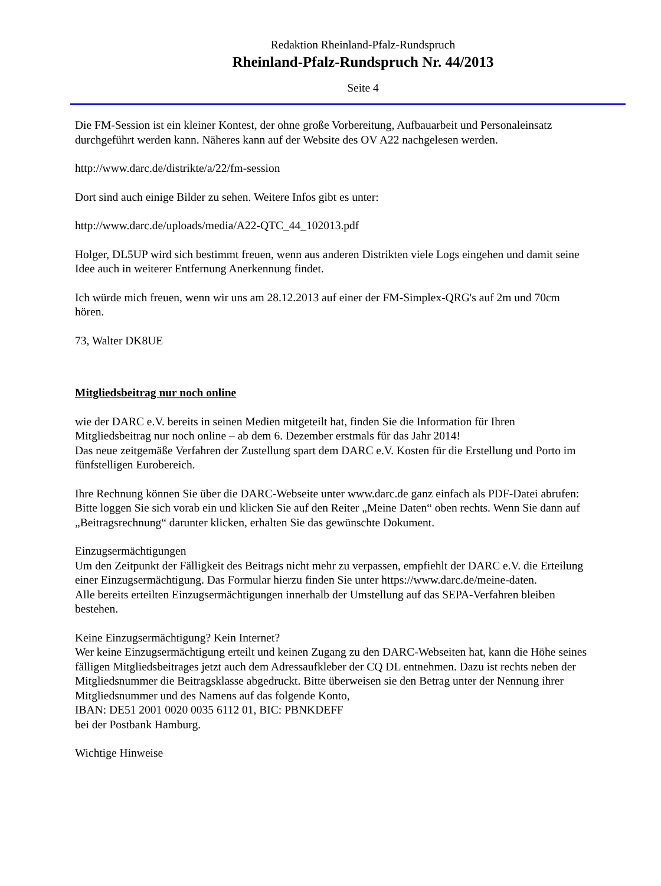Redaktion Rheinland-Pfalz-Rundspruch
Rheinland-Pfalz-Rundspruch Nr. 44/2013
Seite 4
Die FM-Session ist ein kleiner Kontest, der ohne große Vorbereitung, Aufbauarbeit und Personaleinsatz durchgeführt werden kann. Näheres kann auf der Website des OV A22 nachgelesen werden.
http://www.darc.de/distrikte/a/22/fm-session
Dort sind auch einige Bilder zu sehen. Weitere Infos gibt es unter:
http://www.darc.de/uploads/media/A22-QTC_44_102013.pdf
Holger, DL5UP wird sich bestimmt freuen, wenn aus anderen Distrikten viele Logs eingehen und damit seine Idee auch in weiterer Entfernung Anerkennung findet.
Ich würde mich freuen, wenn wir uns am 28.12.2013 auf einer der FM-Simplex-QRG's auf 2m und 70cm hören.
73, Walter DK8UE
Mitgliedsbeitrag nur noch online
wie der DARC e.V. bereits in seinen Medien mitgeteilt hat, finden Sie die Information für Ihren Mitgliedsbeitrag nur noch online – ab dem 6. Dezember erstmals für das Jahr 2014!
Das neue zeitgemäße Verfahren der Zustellung spart dem DARC e.V. Kosten für die Erstellung und Porto im fünfstelligen Eurobereich.
Ihre Rechnung können Sie über die DARC-Webseite unter www.darc.de ganz einfach als PDF-Datei abrufen: Bitte loggen Sie sich vorab ein und klicken Sie auf den Reiter „Meine Daten“ oben rechts. Wenn Sie dann auf „Beitragsrechnung“ darunter klicken, erhalten Sie das gewünschte Dokument.
Einzugsermächtigungen
Um den Zeitpunkt der Fälligkeit des Beitrags nicht mehr zu verpassen, empfiehlt der DARC e.V. die Erteilung einer Einzugsermächtigung. Das Formular hierzu finden Sie unter https://www.darc.de/meine-daten.
Alle bereits erteilten Einzugsermächtigungen innerhalb der Umstellung auf das SEPA-Verfahren bleiben bestehen.
Keine Einzugsermächtigung? Kein Internet?
Wer keine Einzugsermächtigung erteilt und keinen Zugang zu den DARC-Webseiten hat, kann die Höhe seines fälligen Mitgliedsbeitrages jetzt auch dem Adressaufkleber der CQ DL entnehmen. Dazu ist rechts neben der Mitgliedsnummer die Beitragsklasse abgedruckt. Bitte überweisen sie den Betrag unter der Nennung ihrer Mitgliedsnummer und des Namens auf das folgende Konto,
IBAN: DE51 2001 0020 0035 6112 01, BIC: PBNKDEFF
bei der Postbank Hamburg.
Wichtige Hinweise